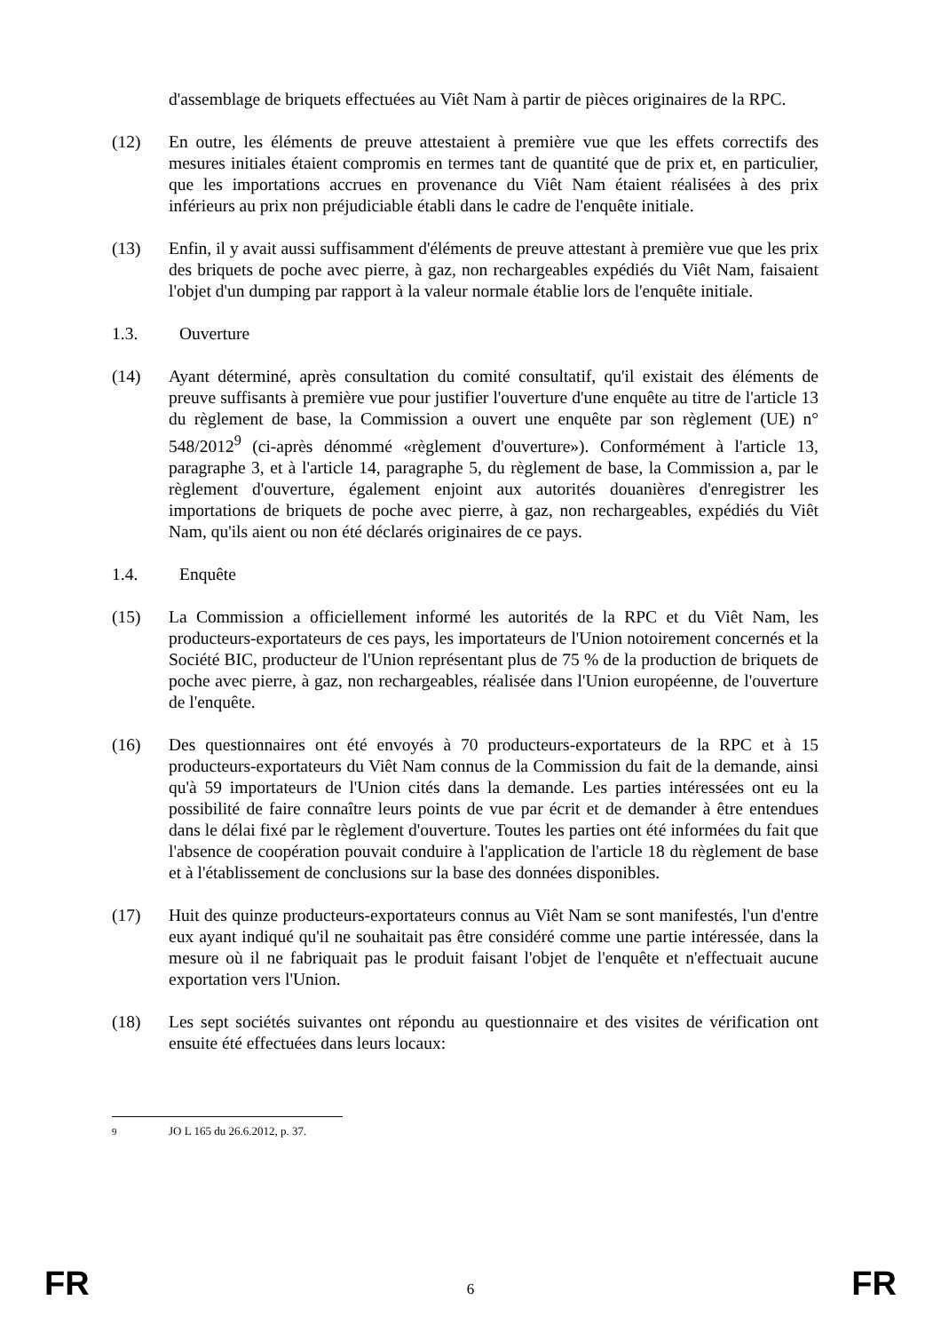d'assemblage de briquets effectuées au Viêt Nam à partir de pièces originaires de la RPC.
(12) En outre, les éléments de preuve attestaient à première vue que les effets correctifs des mesures initiales étaient compromis en termes tant de quantité que de prix et, en particulier, que les importations accrues en provenance du Viêt Nam étaient réalisées à des prix inférieurs au prix non préjudiciable établi dans le cadre de l'enquête initiale.
(13) Enfin, il y avait aussi suffisamment d'éléments de preuve attestant à première vue que les prix des briquets de poche avec pierre, à gaz, non rechargeables expédiés du Viêt Nam, faisaient l'objet d'un dumping par rapport à la valeur normale établie lors de l'enquête initiale.
1.3. Ouverture
(14) Ayant déterminé, après consultation du comité consultatif, qu'il existait des éléments de preuve suffisants à première vue pour justifier l'ouverture d'une enquête au titre de l'article 13 du règlement de base, la Commission a ouvert une enquête par son règlement (UE) n° 548/2012<sup>9</sup> (ci-après dénommé «règlement d'ouverture»). Conformément à l'article 13, paragraphe 3, et à l'article 14, paragraphe 5, du règlement de base, la Commission a, par le règlement d'ouverture, également enjoint aux autorités douanières d'enregistrer les importations de briquets de poche avec pierre, à gaz, non rechargeables, expédiés du Viêt Nam, qu'ils aient ou non été déclarés originaires de ce pays.
1.4. Enquête
(15) La Commission a officiellement informé les autorités de la RPC et du Viêt Nam, les producteurs-exportateurs de ces pays, les importateurs de l'Union notoirement concernés et la Société BIC, producteur de l'Union représentant plus de 75 % de la production de briquets de poche avec pierre, à gaz, non rechargeables, réalisée dans l'Union européenne, de l'ouverture de l'enquête.
(16) Des questionnaires ont été envoyés à 70 producteurs-exportateurs de la RPC et à 15 producteurs-exportateurs du Viêt Nam connus de la Commission du fait de la demande, ainsi qu'à 59 importateurs de l'Union cités dans la demande. Les parties intéressées ont eu la possibilité de faire connaître leurs points de vue par écrit et de demander à être entendues dans le délai fixé par le règlement d'ouverture. Toutes les parties ont été informées du fait que l'absence de coopération pouvait conduire à l'application de l'article 18 du règlement de base et à l'établissement de conclusions sur la base des données disponibles.
(17) Huit des quinze producteurs-exportateurs connus au Viêt Nam se sont manifestés, l'un d'entre eux ayant indiqué qu'il ne souhaitait pas être considéré comme une partie intéressée, dans la mesure où il ne fabriquait pas le produit faisant l'objet de l'enquête et n'effectuait aucune exportation vers l'Union.
(18) Les sept sociétés suivantes ont répondu au questionnaire et des visites de vérification ont ensuite été effectuées dans leurs locaux:
<sup>9</sup> JO L 165 du 26.6.2012, p. 37.
FR 6 FR